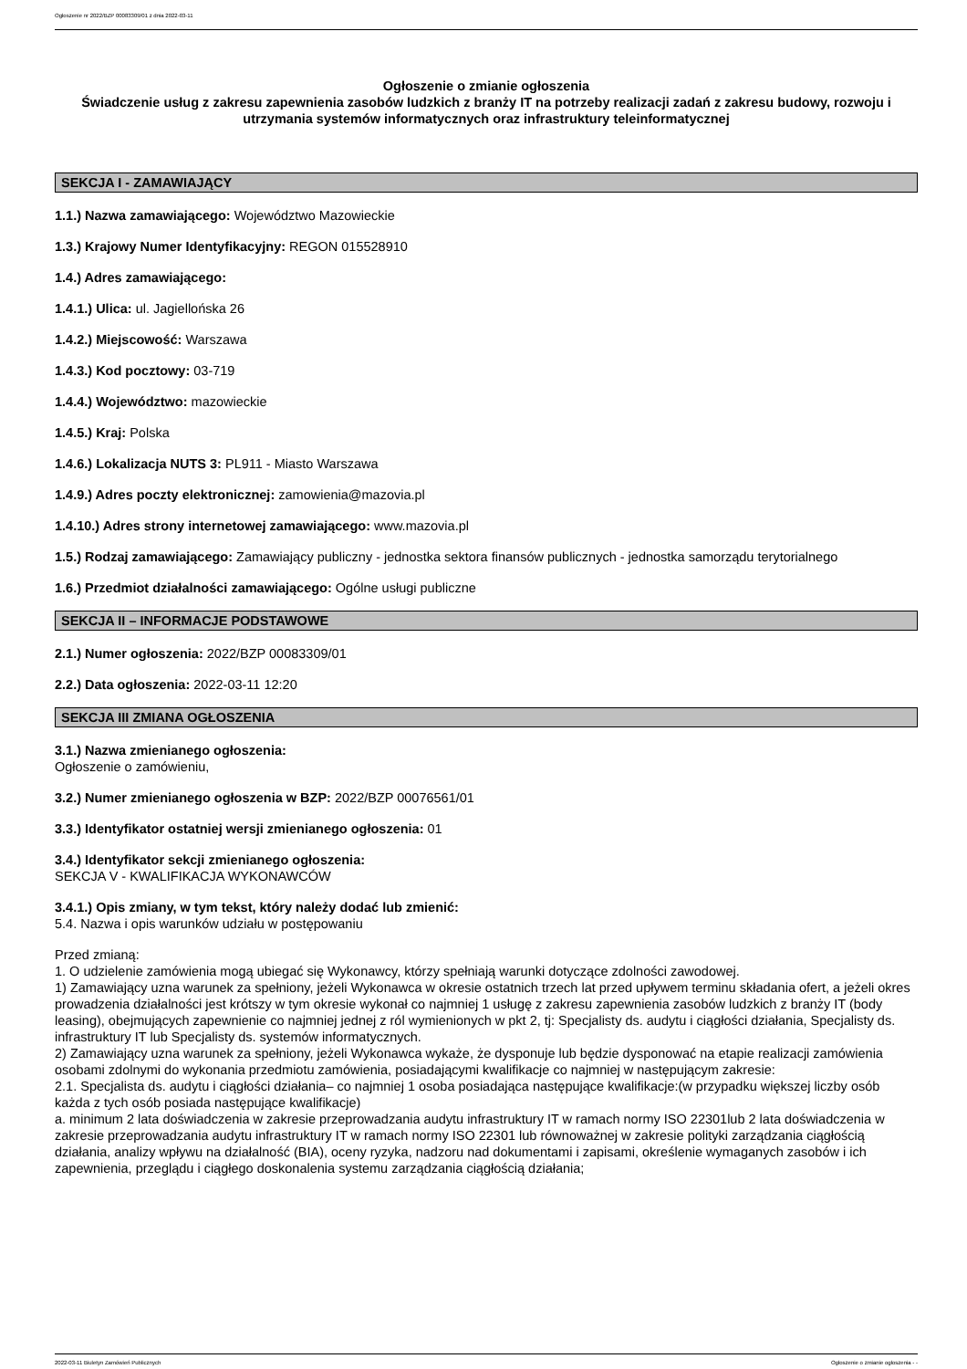Ogłoszenie nr 2022/BZP 00083309/01 z dnia 2022-03-11
Ogłoszenie o zmianie ogłoszenia
Świadczenie usług z zakresu zapewnienia zasobów ludzkich z branży IT na potrzeby realizacji zadań z zakresu budowy, rozwoju i utrzymania systemów informatycznych oraz infrastruktury teleinformatycznej
SEKCJA I - ZAMAWIAJĄCY
1.1.) Nazwa zamawiającego: Województwo Mazowieckie
1.3.) Krajowy Numer Identyfikacyjny: REGON 015528910
1.4.) Adres zamawiającego:
1.4.1.) Ulica: ul. Jagiellońska 26
1.4.2.) Miejscowość: Warszawa
1.4.3.) Kod pocztowy: 03-719
1.4.4.) Województwo: mazowieckie
1.4.5.) Kraj: Polska
1.4.6.) Lokalizacja NUTS 3: PL911 - Miasto Warszawa
1.4.9.) Adres poczty elektronicznej: zamowienia@mazovia.pl
1.4.10.) Adres strony internetowej zamawiającego: www.mazovia.pl
1.5.) Rodzaj zamawiającego: Zamawiający publiczny - jednostka sektora finansów publicznych - jednostka samorządu terytorialnego
1.6.) Przedmiot działalności zamawiającego: Ogólne usługi publiczne
SEKCJA II – INFORMACJE PODSTAWOWE
2.1.) Numer ogłoszenia: 2022/BZP 00083309/01
2.2.) Data ogłoszenia: 2022-03-11 12:20
SEKCJA III ZMIANA OGŁOSZENIA
3.1.) Nazwa zmienianego ogłoszenia:
Ogłoszenie o zamówieniu,
3.2.) Numer zmienianego ogłoszenia w BZP: 2022/BZP 00076561/01
3.3.) Identyfikator ostatniej wersji zmienianego ogłoszenia: 01
3.4.) Identyfikator sekcji zmienianego ogłoszenia:
SEKCJA V - KWALIFIKACJA WYKONAWCÓW
3.4.1.) Opis zmiany, w tym tekst, który należy dodać lub zmienić:
5.4. Nazwa i opis warunków udziału w postępowaniu
Przed zmianą:
1. O udzielenie zamówienia mogą ubiegać się Wykonawcy, którzy spełniają warunki dotyczące zdolności zawodowej.
1) Zamawiający uzna warunek za spełniony, jeżeli Wykonawca w okresie ostatnich trzech lat przed upływem terminu składania ofert, a jeżeli okres prowadzenia działalności jest krótszy w tym okresie wykonał co najmniej 1 usługę z zakresu zapewnienia zasobów ludzkich z branży IT (body leasing), obejmujących zapewnienie co najmniej jednej z ról wymienionych w pkt 2, tj: Specjalisty ds. audytu i ciągłości działania, Specjalisty ds. infrastruktury IT lub Specjalisty ds. systemów informatycznych.
2) Zamawiający uzna warunek za spełniony, jeżeli Wykonawca wykaże, że dysponuje lub będzie dysponować na etapie realizacji zamówienia osobami zdolnymi do wykonania przedmiotu zamówienia, posiadającymi kwalifikacje co najmniej w następującym zakresie:
2.1. Specjalista ds. audytu i ciągłości działania– co najmniej 1 osoba posiadająca następujące kwalifikacje:(w przypadku większej liczby osób każda z tych osób posiada następujące kwalifikacje)
a. minimum 2 lata doświadczenia w zakresie przeprowadzania audytu infrastruktury IT w ramach normy ISO 22301lub 2 lata doświadczenia w zakresie przeprowadzania audytu infrastruktury IT w ramach normy ISO 22301 lub równoważnej w zakresie polityki zarządzania ciągłością działania, analizy wpływu na działalność (BIA), oceny ryzyka, nadzoru nad dokumentami i zapisami, określenie wymaganych zasobów i ich zapewnienia, przeglądu i ciągłego doskonalenia systemu zarządzania ciągłością działania;
2022-03-11 Biuletyn Zamówień Publicznych Ogłoszenie o zmianie ogłoszenia - -